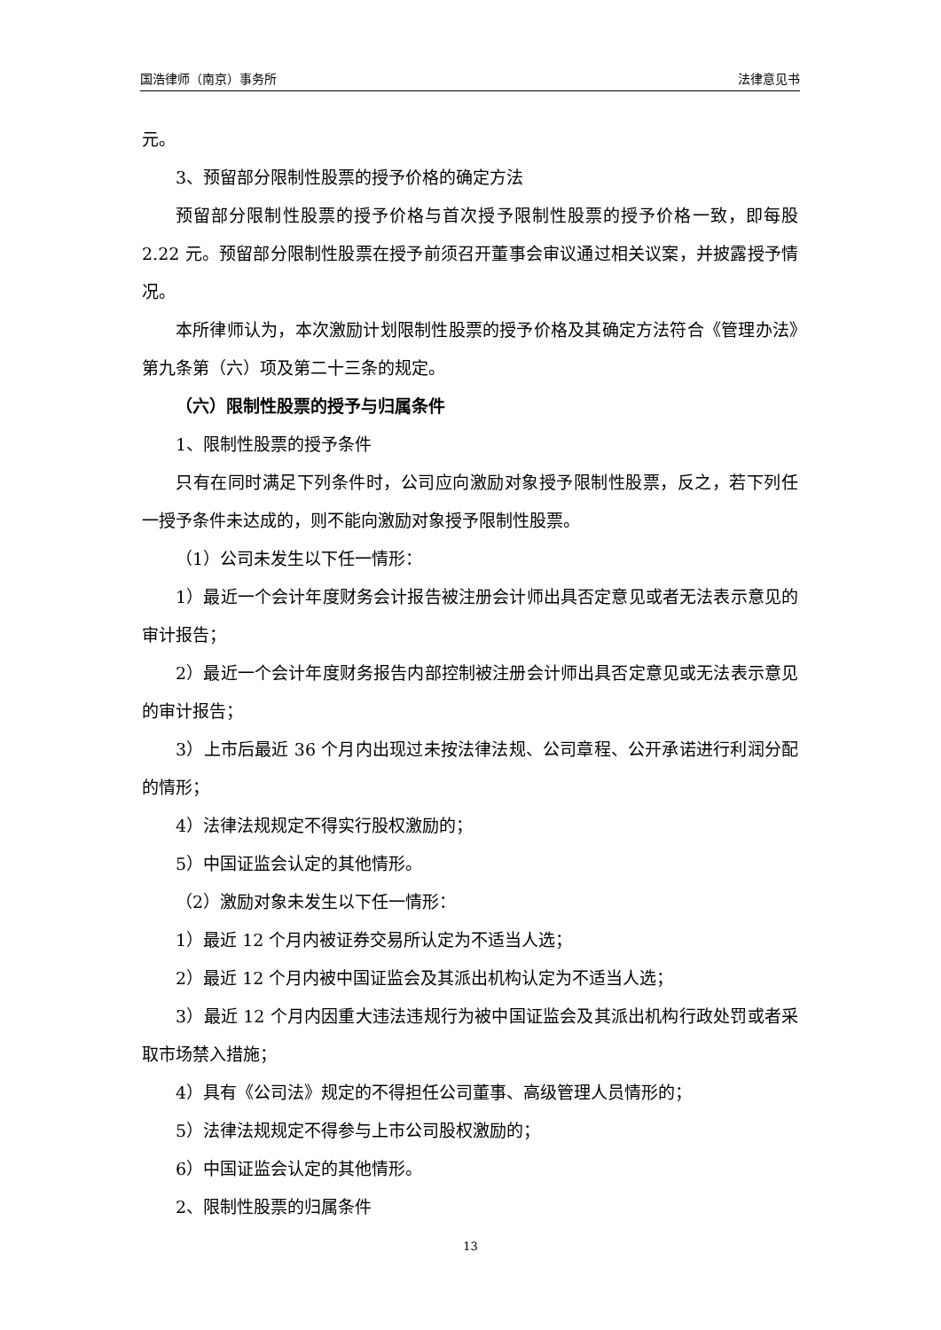国浩律师（南京）事务所 法律意见书
元。
3、预留部分限制性股票的授予价格的确定方法
预留部分限制性股票的授予价格与首次授予限制性股票的授予价格一致，即每股 2.22 元。预留部分限制性股票在授予前须召开董事会审议通过相关议案，并披露授予情况。
本所律师认为，本次激励计划限制性股票的授予价格及其确定方法符合《管理办法》第九条第（六）项及第二十三条的规定。
（六）限制性股票的授予与归属条件
1、限制性股票的授予条件
只有在同时满足下列条件时，公司应向激励对象授予限制性股票，反之，若下列任一授予条件未达成的，则不能向激励对象授予限制性股票。
（1）公司未发生以下任一情形：
1）最近一个会计年度财务会计报告被注册会计师出具否定意见或者无法表示意见的审计报告；
2）最近一个会计年度财务报告内部控制被注册会计师出具否定意见或无法表示意见的审计报告；
3）上市后最近 36 个月内出现过未按法律法规、公司章程、公开承诺进行利润分配的情形；
4）法律法规规定不得实行股权激励的；
5）中国证监会认定的其他情形。
（2）激励对象未发生以下任一情形：
1）最近 12 个月内被证券交易所认定为不适当人选；
2）最近 12 个月内被中国证监会及其派出机构认定为不适当人选；
3）最近 12 个月内因重大违法违规行为被中国证监会及其派出机构行政处罚或者采取市场禁入措施；
4）具有《公司法》规定的不得担任公司董事、高级管理人员情形的；
5）法律法规规定不得参与上市公司股权激励的；
6）中国证监会认定的其他情形。
2、限制性股票的归属条件
13